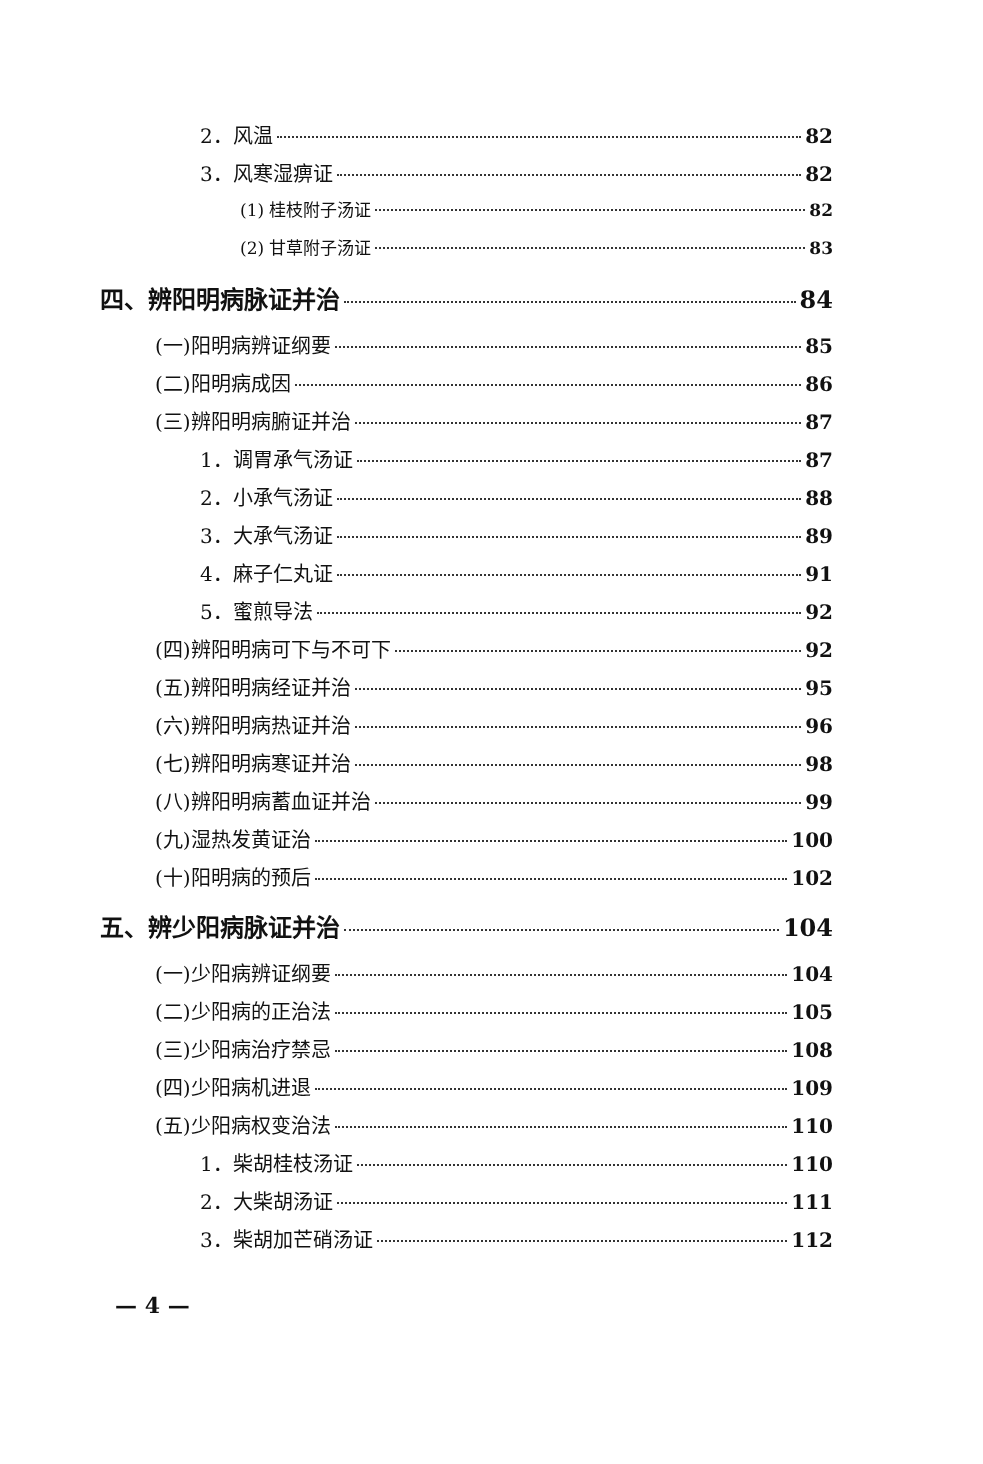2．风温 82
3．风寒湿痹证 82
(1) 桂枝附子汤证 82
(2) 甘草附子汤证 83
四、辨阳明病脉证并治 84
(一)阳明病辨证纲要 85
(二)阳明病成因 86
(三)辨阳明病腑证并治 87
1．调胃承气汤证 87
2．小承气汤证 88
3．大承气汤证 89
4．麻子仁丸证 91
5．蜜煎导法 92
(四)辨阳明病可下与不可下 92
(五)辨阳明病经证并治 95
(六)辨阳明病热证并治 96
(七)辨阳明病寒证并治 98
(八)辨阳明病蓄血证并治 99
(九)湿热发黄证治 100
(十)阳明病的预后 102
五、辨少阳病脉证并治 104
(一)少阳病辨证纲要 104
(二)少阳病的正治法 105
(三)少阳病治疗禁忌 108
(四)少阳病机进退 109
(五)少阳病权变治法 110
1．柴胡桂枝汤证 110
2．大柴胡汤证 111
3．柴胡加芒硝汤证 112
— 4 —